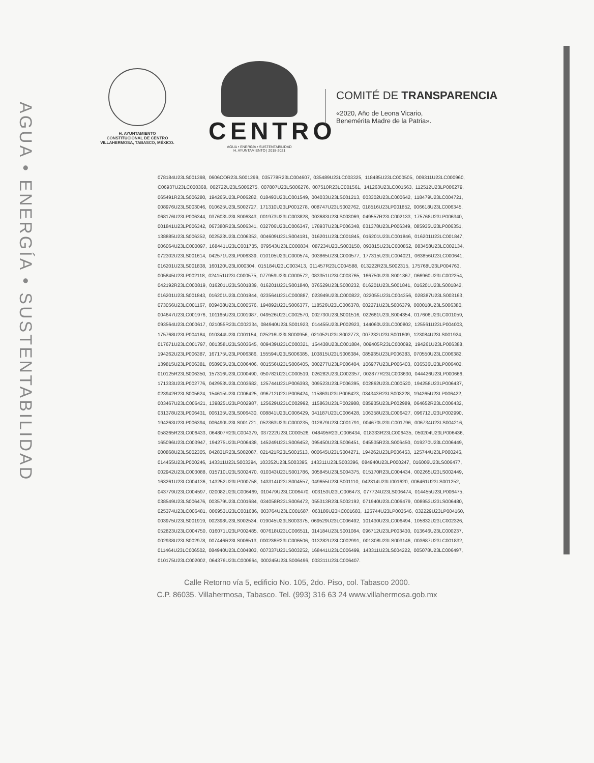AGUA • ENERGÍA • SUSTENTABILIDAD
H. AYUNTAMIENTO
CONSTITUCIONAL DE CENTRO
VILLAHERMOSA, TABASCO, MÉXICO.
CENTRO
AGUA • ENERGÍA • SUSTENTABILIDAD
H. AYUNTAMIENTO | 2018-2021
COMITÉ DE TRANSPARENCIA
«2020, Año de Leona Vicario,
Benemérita Madre de la Patria».
078184U23LS001398, 0606COR23LS001299, 035778R23LC004607, 035489U23LC003325, 118485U23LC000505, 009311U23LC000960, C06937U23LC000368, 002722U23LS006275, 007807U23LS006276, 007510R23LC001561, 141263U23LC001563, 112512U23LP006279, 065491R23LS006280, 194265U23LP006282, 018493U23LC001549, 004033U23LS001213, 003302U23LC000642, 118479U23LC004721, 008976U23LS003046, 010625U23LS002727, 171310U23LP001278, 008747U23LS002762, 018516U23LP001852, 006618U23LC006345, 068176U23LP006344, 037603U23LS006343, 001973U23LC003828, 003683U23LS003069, 049557R23LC002133, 175768U23LP006340, 001841U23LP006342, 067380R23LS006341, 032706U23LC006347, 178937U23LP006348, 031378U23LP006349, 085935U23LP006351, 138885U23LS006352, 002523U23LC006353, 004609U23LS004181, 016201U23LC001845, 016201U23LC001846, 016201U23LC001847, 006064U23LC000097, 168441U23LC001735, 079543U23LC000834, 087234U23LS003150, 093815U23LC000852, 083458U23LC002134, 072302U23LS001614, 042571U23LP006339, 010105U23LC000574, 003865U23LC000577, 177315U23LC004021, 063856U23LC000641, 016201U23LS001838, 160120U23LI000304, 015184U23LC003413, 011457R23LC004588, 013222R23LS002315, 175768U23LP004763, 005845U23LP002118, 024151U23LC000575, 077959U23LC000572, 083351U23LC003765, 166750U23LS001367, 066960U23LC002254, 042192R23LC000819, 016201U23LS001839, 016201U23LS001840, 076529U23LS000232, 016201U23LS001841, 016201U23LS001842, 016201U23LS001843, 016201U23LC001844, 023564U23LC000887, 023949U23LC000822, 022055U23LC004356, 028387U23LS003163, 073056U23LC001167, 009408U23LC000576, 194892U23LS006377, 118526U23LC006378, 002271U23LS006379, 000018U23LS006380, 004647U23LC001976, 101165U23LC001987, 049526U23LC002570, 002730U23LS001516, 022661U23LS004354, 017606U23LC001059, 093564U23LC000617, 021055R23LC002334, 084940U23LS001923, 014455U23LP002923, 144060U23LC000802, 125561U23LP004003, 175768U23LP004184, 010344U23LC001154, 025216U23LS000956, 021052U23LS002773, 007232U23LS001609, 123084U23LS001924, 017671U23LC001797, 001358U23LS003645, 009439U23LC000321, 154438U23LC001884, 009405R23LC000092, 194261U23LP006388, 194262U23LP006387, 167175U23LP006386, 155594U23LS006385, 103815U23LS006384, 085935U23LP006383, 070550U23LC006382, 139815U23LP006381, 058905U23LC006406, 001556U23LS006405, 000277U23LP006404, 106977U23LP006403, 036536U23LP006402, 010125R23LS006350, 157316U23LC000490, 050782U23LC000519, 026282U23LC002357, 002877R23LC003630, 044426U23LP000666, 171333U23LP002776, 042953U23LC003682, 125744U23LP006393, 009523U23LP006395, 002862U23LC000520, 194258U23LP006437, 023942R23LS005624, 154615U23LC006425, 096712U23LP006424, 115863U23LP006423, 034343R23LS003228, 194265U23LP006422, 003467U23LC006421, 139825U23LP002987, 125629U23LC002992, 115863U23LP002988, 085935U23LP002989, 064652R23LC006432, 031378U23LP006431, 006135U23LS006430, 008841U23LC006429, 041187U23LC006428, 106358U23LC006427, 096712U23LP002990, 194263U23LP006394, 006490U23LS001721, 052363U23LC000235, 012879U23LC001791, 004670U23LC001796, 006734U23LS004216, 058265R23LC006433, 064807R23LC004379, 037222U23LC000526, 048495R23LC006434, 018333R23LC006435, 059204U23LP006436, 165096U23LC003947, 194275U23LP006438, 145249U23LS006452, 095450U23LS006451, 045535R23LS006450, 019270U23LC006449, 000868U23LS002305, 042831R23LS002087, 021421R23LS001513, 000645U23LS004271, 194262U23LP006453, 125744U23LP000245, 014455U23LP000246, 143311U23LS003394, 103352U23LS003395, 143311U23LS003396, 084940U23LP000247, 016006U23LS006477, 002942U23LC003088, 015710U23LS002470, 010343U23LS001786, 005845U23LS004375, 015170R23LC004434, 002265U23LS002449, 163261U23LC004136, 143252U23LP000758, 143314U23LS004557, 049655U23LS001110, 042314U23LI001620, 006461U23LS001252, 043779U23LC004597, 020082U23LC006469, 010479U23LC006470, 003153U23LC006473, 077724U23LS006474, 014455U23LP006475, 038549U23LS006476, 003579U23LC001684, 034058R23LS006472, 055313R23LS002192, 071940U23LC006479, 008953U23LS006480, 025374U23LC006481, 006953U23LC001686, 003764U23LC001687, 063186U23KC001683, 125744U23LP003546, 032229U23LP004160, 003975U23LS001919, 002398U23LS002534, 019045U23LS003375, 069529U23LC006492, 101430U23LC006494, 105832U23LC002326, 052823U23LC004750, 016071U23LP002485, 007618U23LC006511, 014184U23LS001084, 096712U23LP003430, 013646U23LC000237, 002938U23LS002978, 007446R23LS006513, 000236R23LC006506, 013282U23LC002991, 001308U23LS003146, 003687U23LC001832, 011464U23LC006502, 084940U23LC004803, 007337U23LS003252, 168441U23LC006499, 143311U23LS004222, 005078U23LC006497, 010175U23LC002002, 064376U23LC000664, 000245U23LS006496, 003311U23LC006407.
Calle Retorno vía 5, edificio No. 105, 2do. Piso, col. Tabasco 2000.
C.P. 86035. Villahermosa, Tabasco. Tel. (993) 316 63 24 www.villahermosa.gob.mx